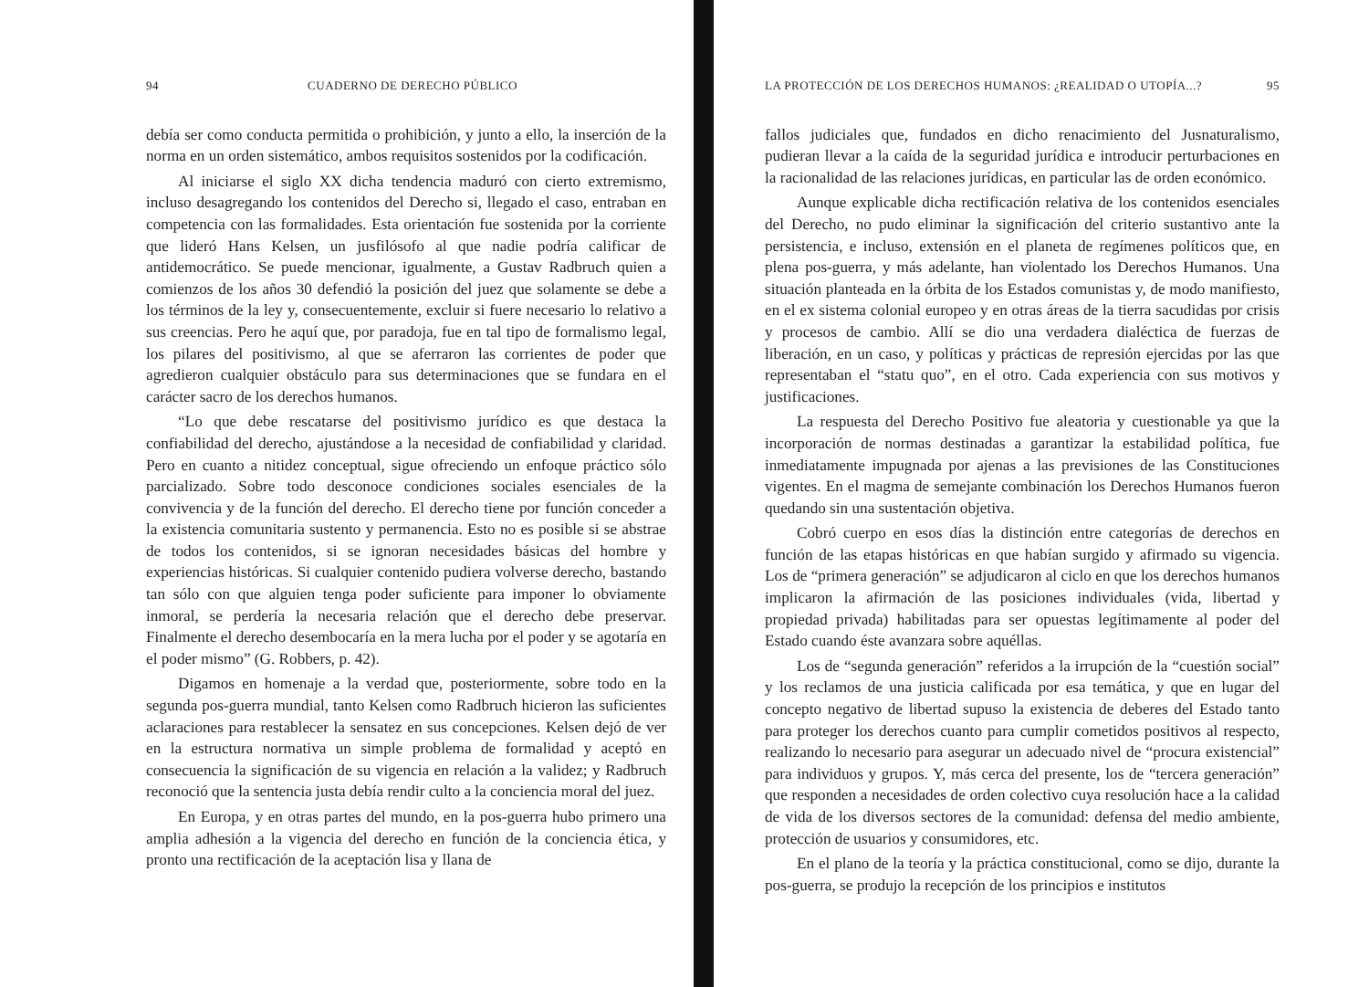94 CUADERNO DE DERECHO PÚBLICO
debía ser como conducta permitida o prohibición, y junto a ello, la inserción de la norma en un orden sistemático, ambos requisitos sostenidos por la codificación.
Al iniciarse el siglo XX dicha tendencia maduró con cierto extremismo, incluso desagregando los contenidos del Derecho si, llegado el caso, entraban en competencia con las formalidades. Esta orientación fue sostenida por la corriente que lideró Hans Kelsen, un jusfilósofo al que nadie podría calificar de antidemocrático. Se puede mencionar, igualmente, a Gustav Radbruch quien a comienzos de los años 30 defendió la posición del juez que solamente se debe a los términos de la ley y, consecuentemente, excluir si fuere necesario lo relativo a sus creencias. Pero he aquí que, por paradoja, fue en tal tipo de formalismo legal, los pilares del positivismo, al que se aferraron las corrientes de poder que agredieron cualquier obstáculo para sus determinaciones que se fundara en el carácter sacro de los derechos humanos.
“Lo que debe rescatarse del positivismo jurídico es que destaca la confiabilidad del derecho, ajustándose a la necesidad de confiabilidad y claridad. Pero en cuanto a nitidez conceptual, sigue ofreciendo un enfoque práctico sólo parcializado. Sobre todo desconoce condiciones sociales esenciales de la convivencia y de la función del derecho. El derecho tiene por función conceder a la existencia comunitaria sustento y permanencia. Esto no es posible si se abstrae de todos los contenidos, si se ignoran necesidades básicas del hombre y experiencias históricas. Si cualquier contenido pudiera volverse derecho, bastando tan sólo con que alguien tenga poder suficiente para imponer lo obviamente inmoral, se perdería la necesaria relación que el derecho debe preservar. Finalmente el derecho desembocaría en la mera lucha por el poder y se agotaría en el poder mismo” (G. Robbers, p. 42).
Digamos en homenaje a la verdad que, posteriormente, sobre todo en la segunda pos-guerra mundial, tanto Kelsen como Radbruch hicieron las suficientes aclaraciones para restablecer la sensatez en sus concepciones. Kelsen dejó de ver en la estructura normativa un simple problema de formalidad y aceptó en consecuencia la significación de su vigencia en relación a la validez; y Radbruch reconoció que la sentencia justa debía rendir culto a la conciencia moral del juez.
En Europa, y en otras partes del mundo, en la pos-guerra hubo primero una amplia adhesión a la vigencia del derecho en función de la conciencia ética, y pronto una rectificación de la aceptación lisa y llana de
LA PROTECCIÓN DE LOS DERECHOS HUMANOS: ¿REALIDAD O UTOPÍA...? 95
fallos judiciales que, fundados en dicho renacimiento del Jusnaturalismo, pudieran llevar a la caída de la seguridad jurídica e introducir perturbaciones en la racionalidad de las relaciones jurídicas, en particular las de orden económico.
Aunque explicable dicha rectificación relativa de los contenidos esenciales del Derecho, no pudo eliminar la significación del criterio sustantivo ante la persistencia, e incluso, extensión en el planeta de regímenes políticos que, en plena pos-guerra, y más adelante, han violentado los Derechos Humanos. Una situación planteada en la órbita de los Estados comunistas y, de modo manifiesto, en el ex sistema colonial europeo y en otras áreas de la tierra sacudidas por crisis y procesos de cambio. Allí se dio una verdadera dialéctica de fuerzas de liberación, en un caso, y políticas y prácticas de represión ejercidas por las que representaban el “statu quo”, en el otro. Cada experiencia con sus motivos y justificaciones.
La respuesta del Derecho Positivo fue aleatoria y cuestionable ya que la incorporación de normas destinadas a garantizar la estabilidad política, fue inmediatamente impugnada por ajenas a las previsiones de las Constituciones vigentes. En el magma de semejante combinación los Derechos Humanos fueron quedando sin una sustentación objetiva.
Cobró cuerpo en esos días la distinción entre categorías de derechos en función de las etapas históricas en que habían surgido y afirmado su vigencia. Los de “primera generación” se adjudicaron al ciclo en que los derechos humanos implicaron la afirmación de las posiciones individuales (vida, libertad y propiedad privada) habilitadas para ser opuestas legítimamente al poder del Estado cuando éste avanzara sobre aquéllas.
Los de “segunda generación” referidos a la irrupción de la “cuestión social” y los reclamos de una justicia calificada por esa temática, y que en lugar del concepto negativo de libertad supuso la existencia de deberes del Estado tanto para proteger los derechos cuanto para cumplir cometidos positivos al respecto, realizando lo necesario para asegurar un adecuado nivel de “procura existencial” para individuos y grupos. Y, más cerca del presente, los de “tercera generación” que responden a necesidades de orden colectivo cuya resolución hace a la calidad de vida de los diversos sectores de la comunidad: defensa del medio ambiente, protección de usuarios y consumidores, etc.
En el plano de la teoría y la práctica constitucional, como se dijo, durante la pos-guerra, se produjo la recepción de los principios e institutos